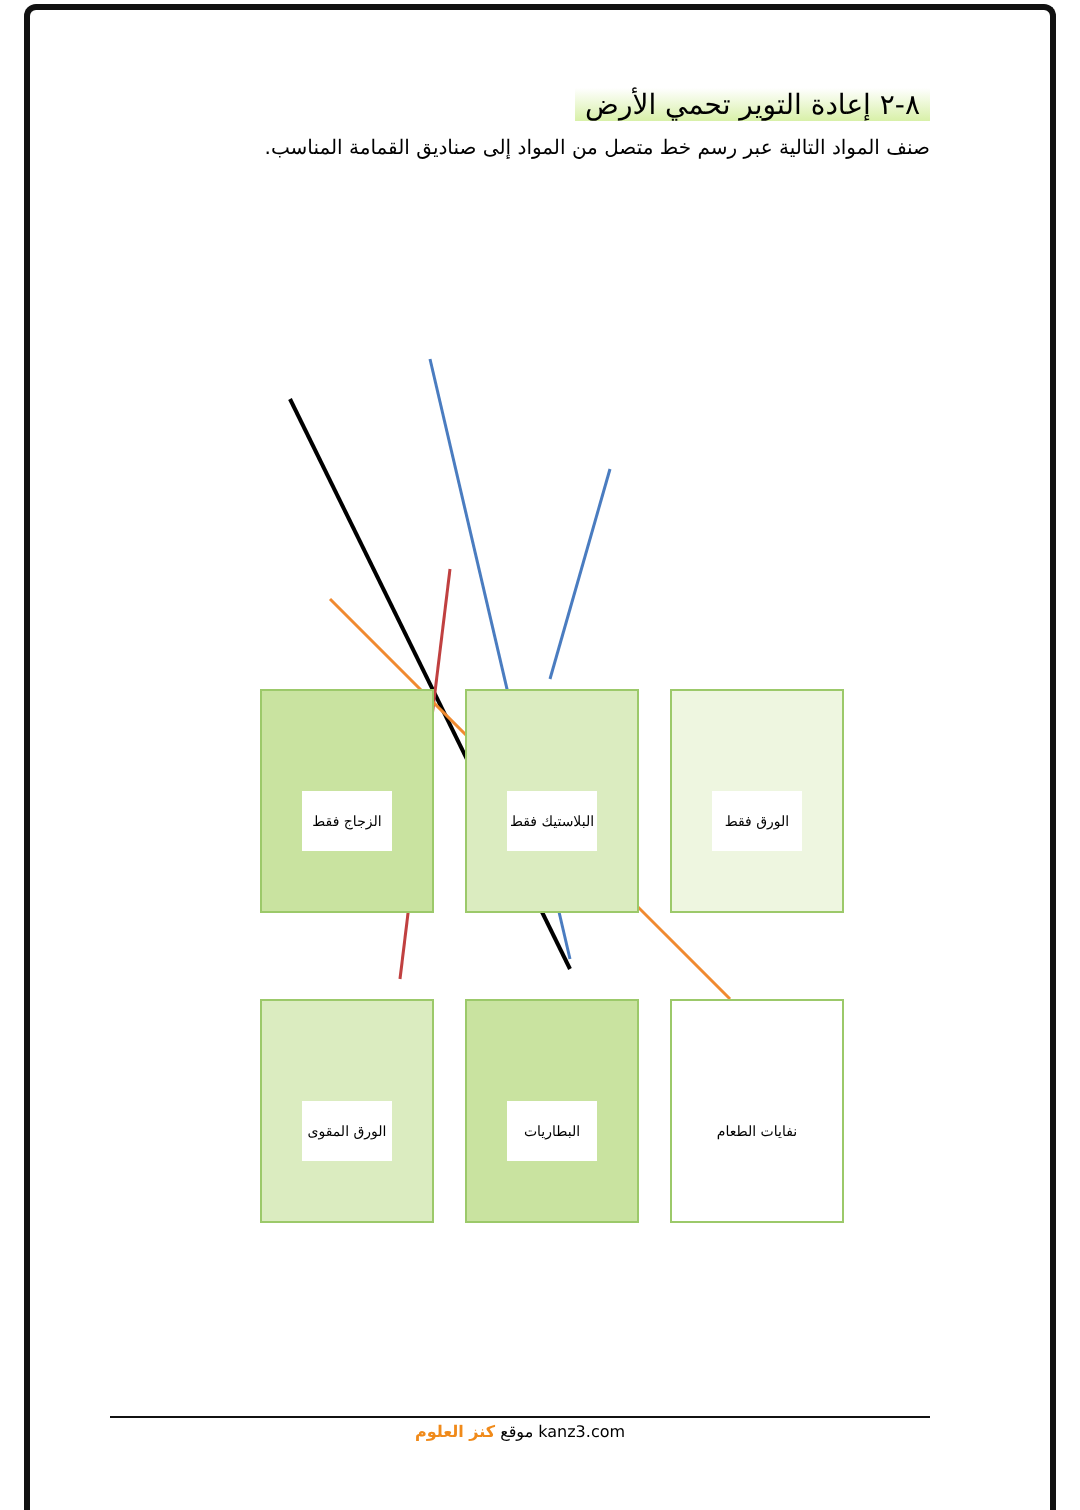٨-٢ إعادة التوير تحمي الأرض
صنف المواد التالية عبر رسم خط متصل من المواد إلى صناديق القمامة المناسب.
الزجاج فقط البلاستيك فقط الورق فقط
الورق المقوى البطاريات نفايات الطعام
موقع كنز العلوم kanz3.com